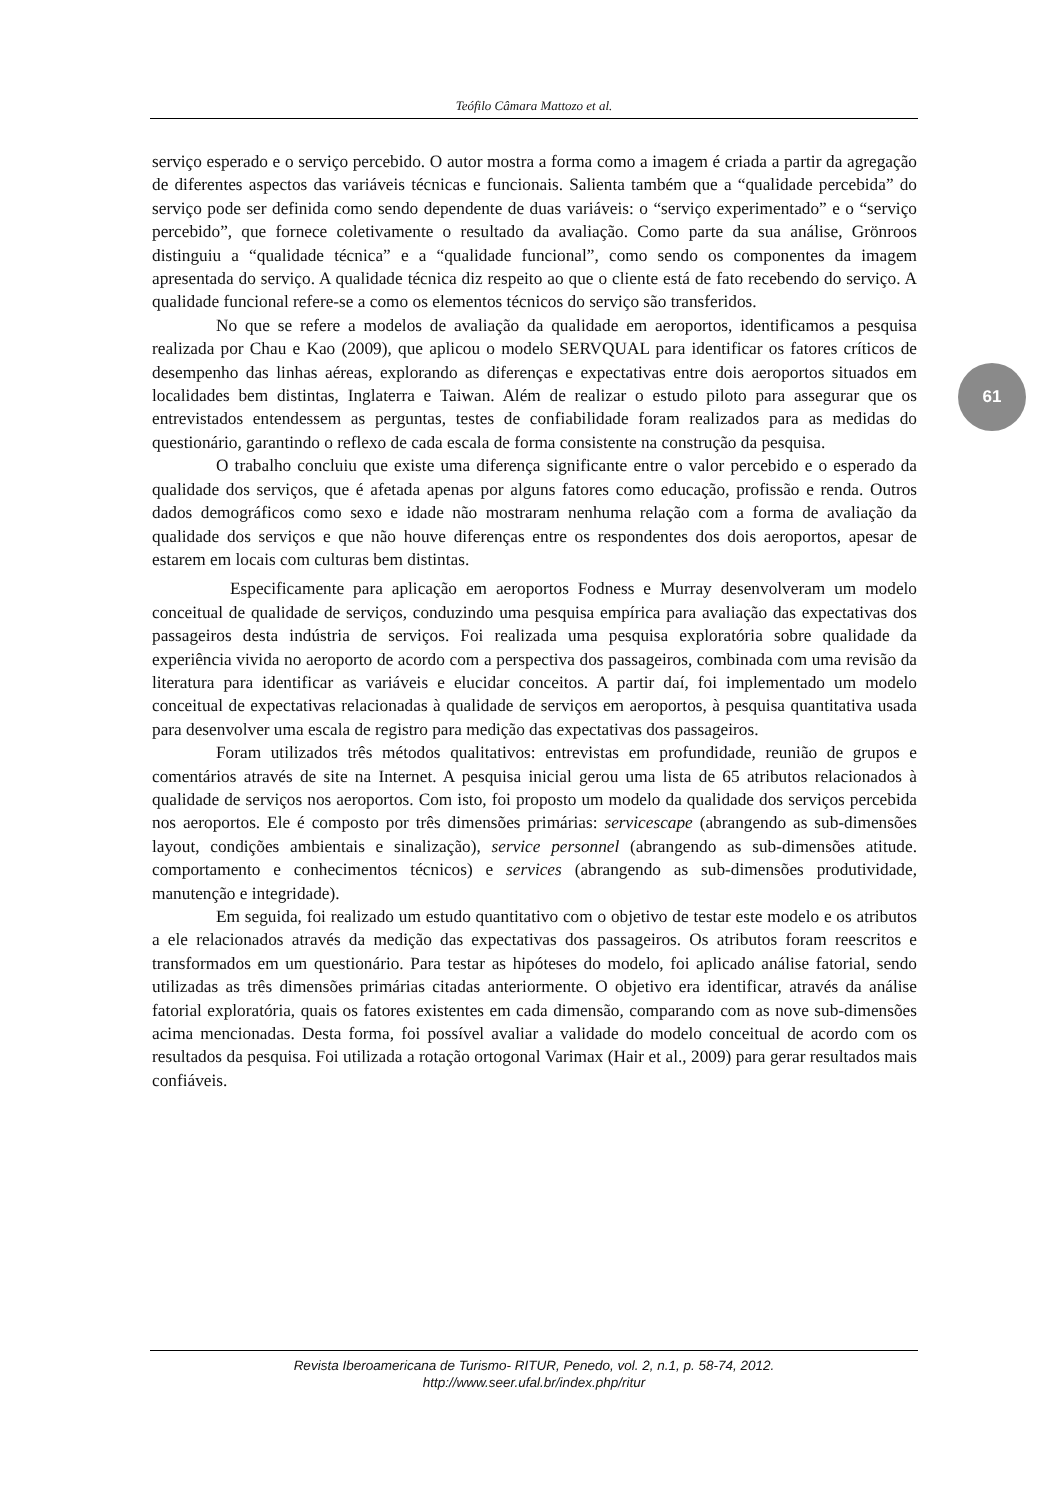Teófilo Câmara Mattozo et al.
61
serviço esperado e o serviço percebido. O autor mostra a forma como a imagem é criada a partir da agregação de diferentes aspectos das variáveis técnicas e funcionais. Salienta também que a “qualidade percebida” do serviço pode ser definida como sendo dependente de duas variáveis: o “serviço experimentado” e o “serviço percebido”, que fornece coletivamente o resultado da avaliação. Como parte da sua análise, Grönroos distinguiu a “qualidade técnica” e a “qualidade funcional”, como sendo os componentes da imagem apresentada do serviço. A qualidade técnica diz respeito ao que o cliente está de fato recebendo do serviço. A qualidade funcional refere-se a como os elementos técnicos do serviço são transferidos.
No que se refere a modelos de avaliação da qualidade em aeroportos, identificamos a pesquisa realizada por Chau e Kao (2009), que aplicou o modelo SERVQUAL para identificar os fatores críticos de desempenho das linhas aéreas, explorando as diferenças e expectativas entre dois aeroportos situados em localidades bem distintas, Inglaterra e Taiwan. Além de realizar o estudo piloto para assegurar que os entrevistados entendessem as perguntas, testes de confiabilidade foram realizados para as medidas do questionário, garantindo o reflexo de cada escala de forma consistente na construção da pesquisa.
O trabalho concluiu que existe uma diferença significante entre o valor percebido e o esperado da qualidade dos serviços, que é afetada apenas por alguns fatores como educação, profissão e renda. Outros dados demográficos como sexo e idade não mostraram nenhuma relação com a forma de avaliação da qualidade dos serviços e que não houve diferenças entre os respondentes dos dois aeroportos, apesar de estarem em locais com culturas bem distintas.
Especificamente para aplicação em aeroportos Fodness e Murray desenvolveram um modelo conceitual de qualidade de serviços, conduzindo uma pesquisa empírica para avaliação das expectativas dos passageiros desta indústria de serviços. Foi realizada uma pesquisa exploratória sobre qualidade da experiência vivida no aeroporto de acordo com a perspectiva dos passageiros, combinada com uma revisão da literatura para identificar as variáveis e elucidar conceitos. A partir daí, foi implementado um modelo conceitual de expectativas relacionadas à qualidade de serviços em aeroportos, à pesquisa quantitativa usada para desenvolver uma escala de registro para medição das expectativas dos passageiros.
Foram utilizados três métodos qualitativos: entrevistas em profundidade, reunião de grupos e comentários através de site na Internet. A pesquisa inicial gerou uma lista de 65 atributos relacionados à qualidade de serviços nos aeroportos. Com isto, foi proposto um modelo da qualidade dos serviços percebida nos aeroportos. Ele é composto por três dimensões primárias: servicescape (abrangendo as sub-dimensões layout, condições ambientais e sinalização), service personnel (abrangendo as sub-dimensões atitude. comportamento e conhecimentos técnicos) e services (abrangendo as sub-dimensões produtividade, manutenção e integridade).
Em seguida, foi realizado um estudo quantitativo com o objetivo de testar este modelo e os atributos a ele relacionados através da medição das expectativas dos passageiros. Os atributos foram reescritos e transformados em um questionário. Para testar as hipóteses do modelo, foi aplicado análise fatorial, sendo utilizadas as três dimensões primárias citadas anteriormente. O objetivo era identificar, através da análise fatorial exploratória, quais os fatores existentes em cada dimensão, comparando com as nove sub-dimensões acima mencionadas. Desta forma, foi possível avaliar a validade do modelo conceitual de acordo com os resultados da pesquisa. Foi utilizada a rotação ortogonal Varimax (Hair et al., 2009) para gerar resultados mais confiáveis.
Revista Iberoamericana de Turismo- RITUR, Penedo, vol. 2, n.1, p. 58-74, 2012.
http://www.seer.ufal.br/index.php/ritur